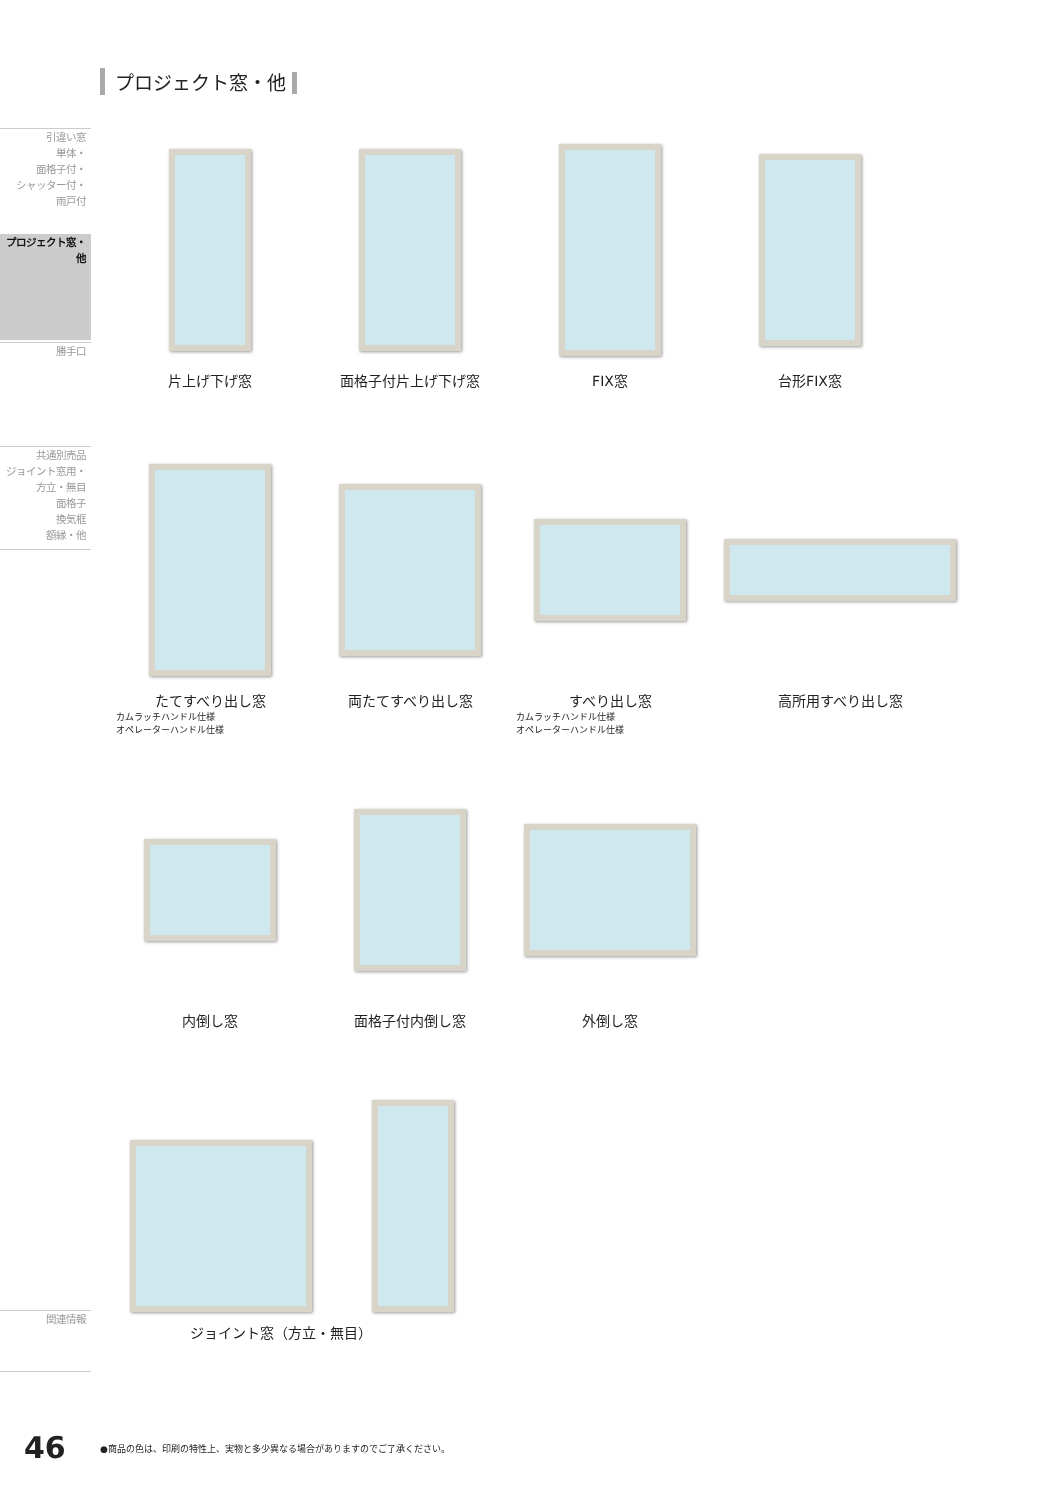プロジェクト窓・他
引違い窓
単体・
面格子付・
シャッター付・
雨戸付
プロジェクト窓・
他
勝手口
共通別売品
ジョイント窓用・
方立・無目
面格子
換気框
額縁・他
関連情報
片上げ下げ窓 面格子付片上げ下げ窓 FIX窓 台形FIX窓
たてすべり出し窓
カムラッチハンドル仕様
オペレーターハンドル仕様
両たてすべり出し窓 すべり出し窓
カムラッチハンドル仕様
オペレーターハンドル仕様
高所用すべり出し窓
内倒し窓 面格子付内倒し窓 外倒し窓
ジョイント窓（方立・無目）
46
●商品の色は、印刷の特性上、実物と多少異なる場合がありますのでご了承ください。